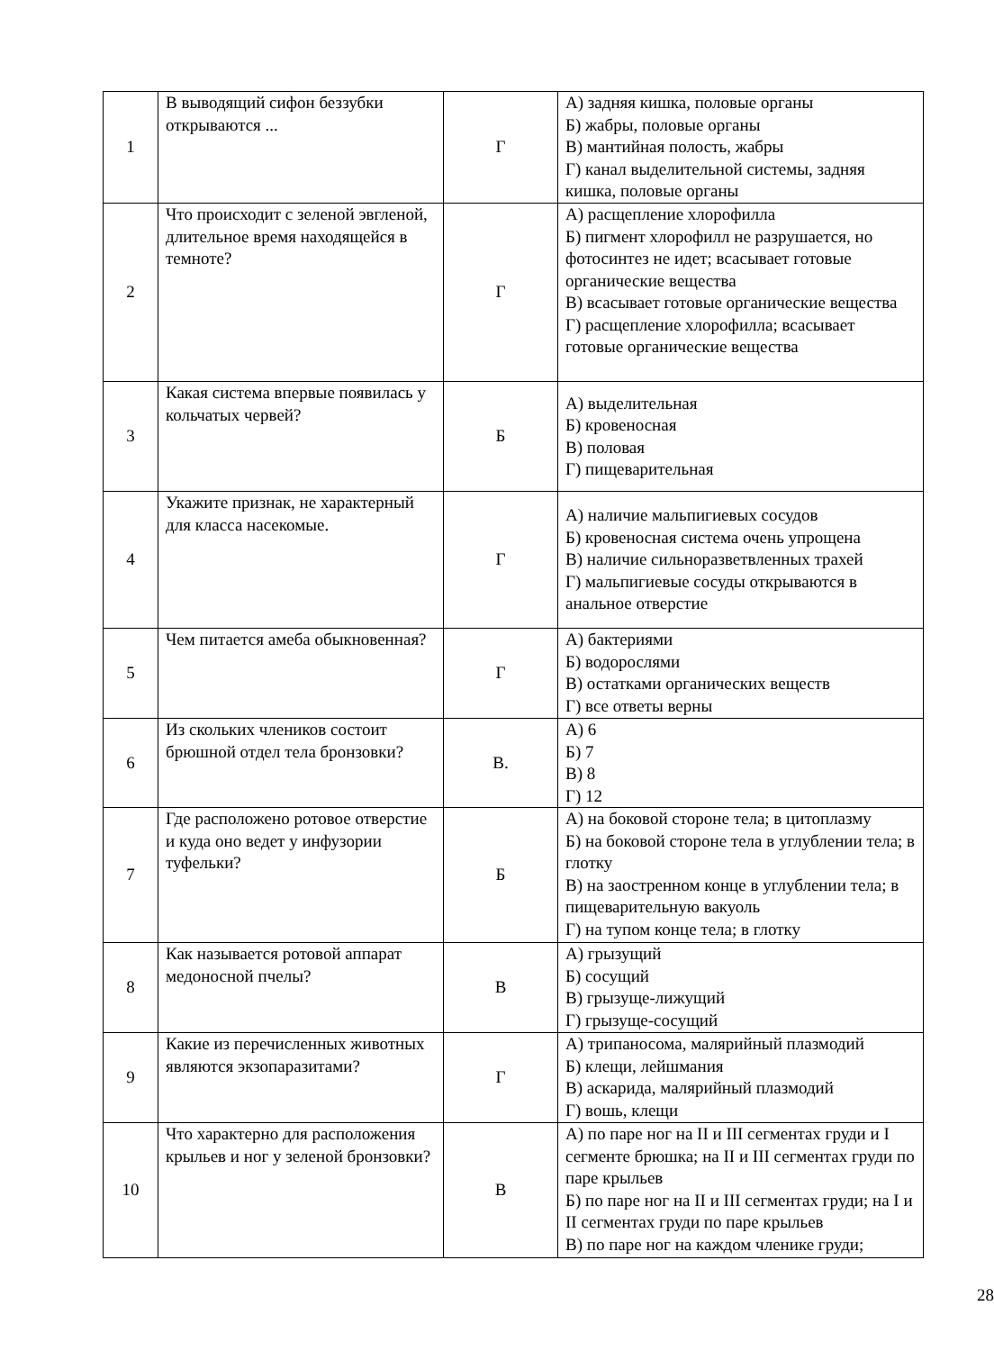| 1 | В выводящий сифон беззубки открываются ... | Г | А) задняя кишка, половые органы Б) жабры, половые органы В) мантийная полость, жабры Г) канал выделительной системы, задняя кишка, половые органы |
| 2 | Что происходит с зеленой эвгленой, длительное время находящейся в темноте? | Г | А) расщепление хлорофилла Б) пигмент хлорофилл не разрушается, но фотосинтез не идет; всасывает готовые органические вещества В) всасывает готовые органические вещества Г) расщепление хлорофилла; всасывает готовые органические вещества |
| 3 | Какая система впервые появилась у кольчатых червей? | Б | А) выделительная Б) кровеносная В) половая Г) пищеварительная |
| 4 | Укажите признак, не характерный для класса насекомые. | Г | А) наличие мальпигиевых сосудов Б) кровеносная система очень упрощена В) наличие сильноразветвленных трахей Г) мальпигиевые сосуды открываются в анальное отверстие |
| 5 | Чем питается амеба обыкновенная? | Г | А) бактериями Б) водорослями В) остатками органических веществ Г) все ответы верны |
| 6 | Из скольких члеников состоит брюшной отдел тела бронзовки? | В. | А) 6 Б) 7 В) 8 Г) 12 |
| 7 | Где расположено ротовое отверстие и куда оно ведет у инфузории туфельки? | Б | А) на боковой стороне тела; в цитоплазму Б) на боковой стороне тела в углублении тела; в глотку В) на заостренном конце в углублении тела; в пищеварительную вакуоль Г) на тупом конце тела; в глотку |
| 8 | Как называется ротовой аппарат медоносной пчелы? | В | А) грызущий Б) сосущий В) грызуще-лижущий Г) грызуще-сосущий |
| 9 | Какие из перечисленных животных являются экзопаразитами? | Г | А) трипаносома, малярийный плазмодий Б) клещи, лейшмания В) аскарида, малярийный плазмодий Г) вошь, клещи |
| 10 | Что характерно для расположения крыльев и ног у зеленой бронзовки? | В | А) по паре ног на II и III сегментах груди и I сегменте брюшка; на II и III сегментах груди по паре крыльев Б) по паре ног на II и III сегментах груди; на I и II сегментах груди по паре крыльев В) по паре ног на каждом членике груди; |
28